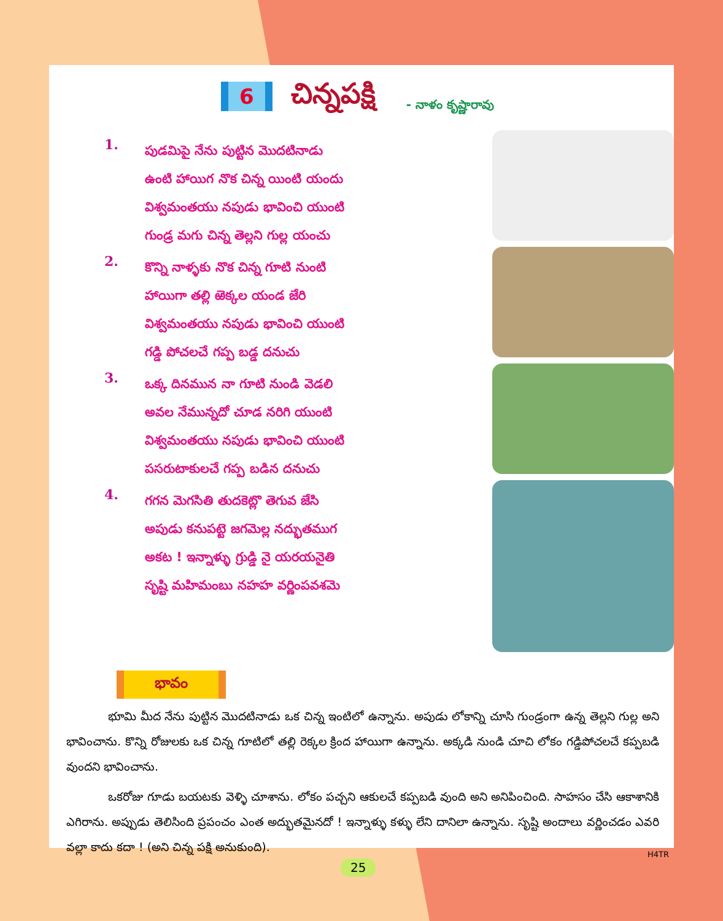6 చిన్నపక్షి - నాళం కృష్ణారావు
1.
పుడమిపై నేను పుట్టిన మొదటినాడు
ఉంటి హాయిగ నొక చిన్న యింటి యందు
విశ్వమంతయు నపుడు భావించి యుంటి
గుండ్ర మగు చిన్న తెల్లని గుల్ల యంచు
2.
కొన్ని నాళ్ళకు నొక చిన్న గూటి నుంటి
హాయిగా తల్లి ఱెక్కల యండ జేరి
విశ్వమంతయు నపుడు భావించి యుంటి
గడ్డి పోచలచే గప్ప బడ్డ దనుచు
3.
ఒక్క దినమున నా గూటి నుండి వెడలి
అవల నేమున్నదో చూడ నరిగి యుంటి
విశ్వమంతయు నపుడు భావించి యుంటి
పసరుటాకులచే గప్ప బడిన దనుచు
4.
గగన మెగసితి తుదకెట్లొ తెగువ జేసి
అపుడు కనుపట్టె జగమెల్ల నద్భుతముగ
అకట ! ఇన్నాళ్ళు గ్రుడ్డి నై యరయనైతి
సృష్టి మహిమంబు నహహ వర్ణింపవశమె
భావం
భూమి మీద నేను పుట్టిన మొదటినాడు ఒక చిన్న ఇంటిలో ఉన్నాను. అపుడు లోకాన్ని చూసి గుండ్రంగా ఉన్న తెల్లని గుల్ల అని భావించాను. కొన్ని రోజులకు ఒక చిన్న గూటిలో తల్లి రెక్కల క్రింద హాయిగా ఉన్నాను. అక్కడి నుండి చూచి లోకం గడ్డిపోచలచే కప్పబడి వుందని భావించాను.
ఒకరోజు గూడు బయటకు వెళ్ళి చూశాను. లోకం పచ్చని ఆకులచే కప్పబడి వుంది అని అనిపించింది. సాహసం చేసి ఆకాశానికి ఎగిరాను. అప్పుడు తెలిసింది ప్రపంచం ఎంత అద్భుతమైనదో ! ఇన్నాళ్ళు కళ్ళు లేని దానిలా ఉన్నాను. సృష్టి అందాలు వర్ణించడం ఎవరి వల్లా కాదు కదా ! (అని చిన్న పక్షి అనుకుంది).
H4TR
25